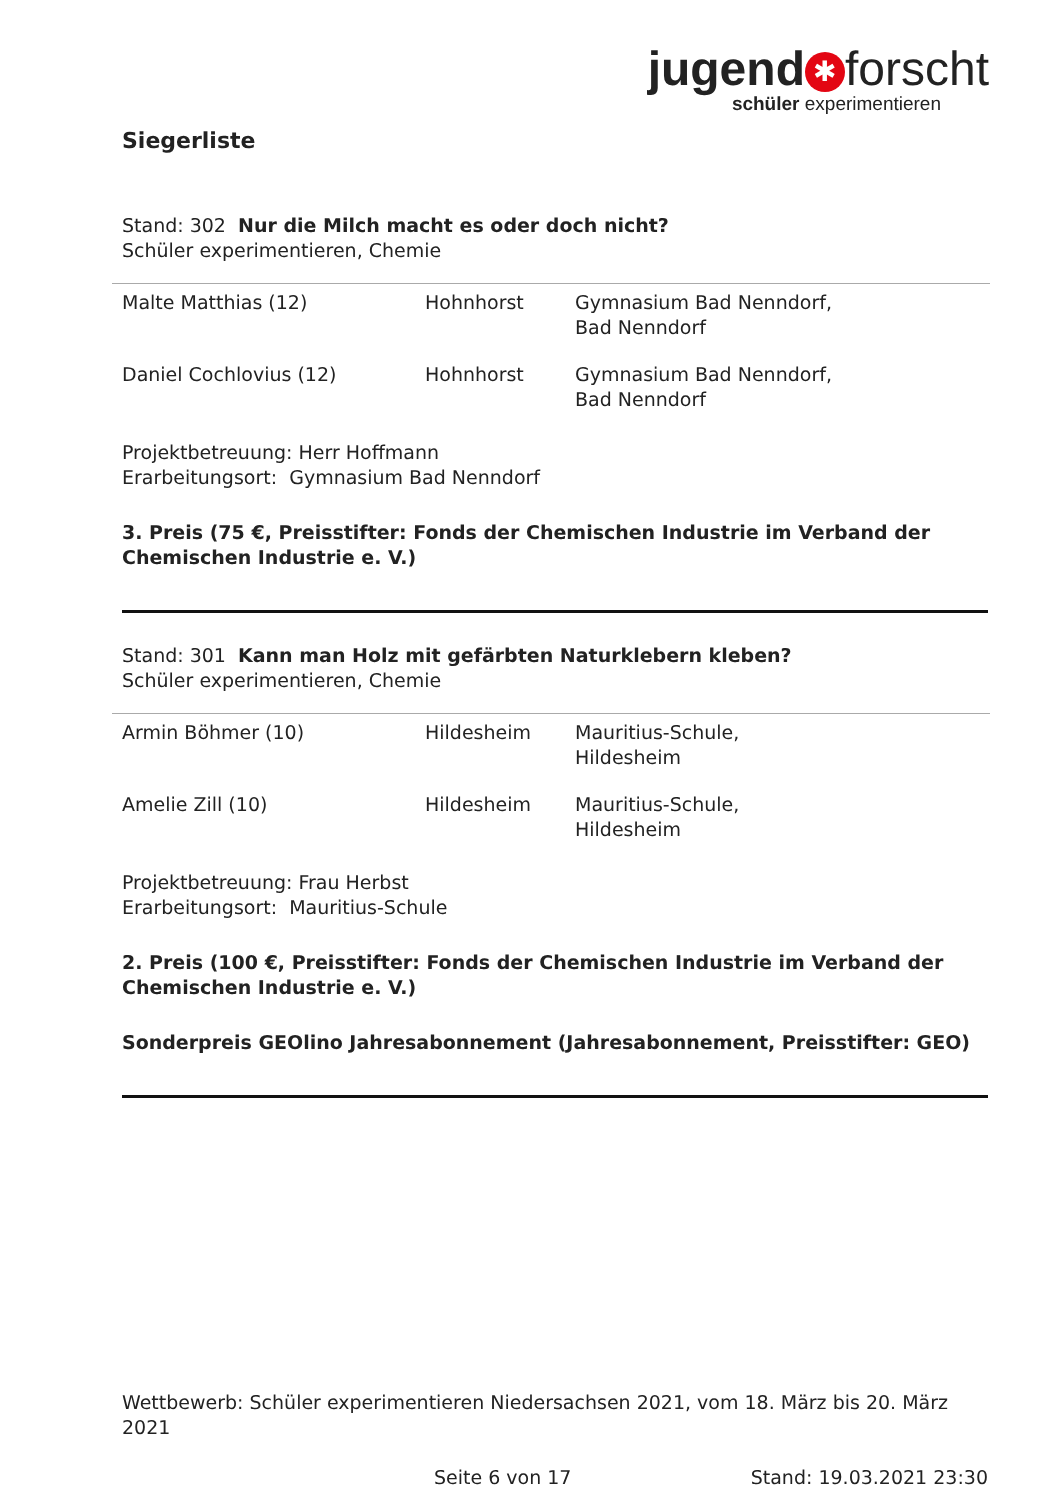jugend ✱ forscht
schüler experimentieren
Siegerliste
Stand: 302 Nur die Milch macht es oder doch nicht?
Schüler experimentieren, Chemie
| Malte Matthias (12) | Hohnhorst | Gymnasium Bad Nenndorf, Bad Nenndorf |
| Daniel Cochlovius (12) | Hohnhorst | Gymnasium Bad Nenndorf, Bad Nenndorf |
Projektbetreuung: Herr Hoffmann
Erarbeitungsort: Gymnasium Bad Nenndorf
3. Preis (75 €, Preisstifter: Fonds der Chemischen Industrie im Verband der Chemischen Industrie e. V.)
Stand: 301 Kann man Holz mit gefärbten Naturklebern kleben?
Schüler experimentieren, Chemie
| Armin Böhmer (10) | Hildesheim | Mauritius-Schule, Hildesheim |
| Amelie Zill (10) | Hildesheim | Mauritius-Schule, Hildesheim |
Projektbetreuung: Frau Herbst
Erarbeitungsort: Mauritius-Schule
2. Preis (100 €, Preisstifter: Fonds der Chemischen Industrie im Verband der Chemischen Industrie e. V.)
Sonderpreis GEOlino Jahresabonnement (Jahresabonnement, Preisstifter: GEO)
Wettbewerb: Schüler experimentieren Niedersachsen 2021, vom 18. März bis 20. März 2021
Seite 6 von 17 Stand: 19.03.2021 23:30